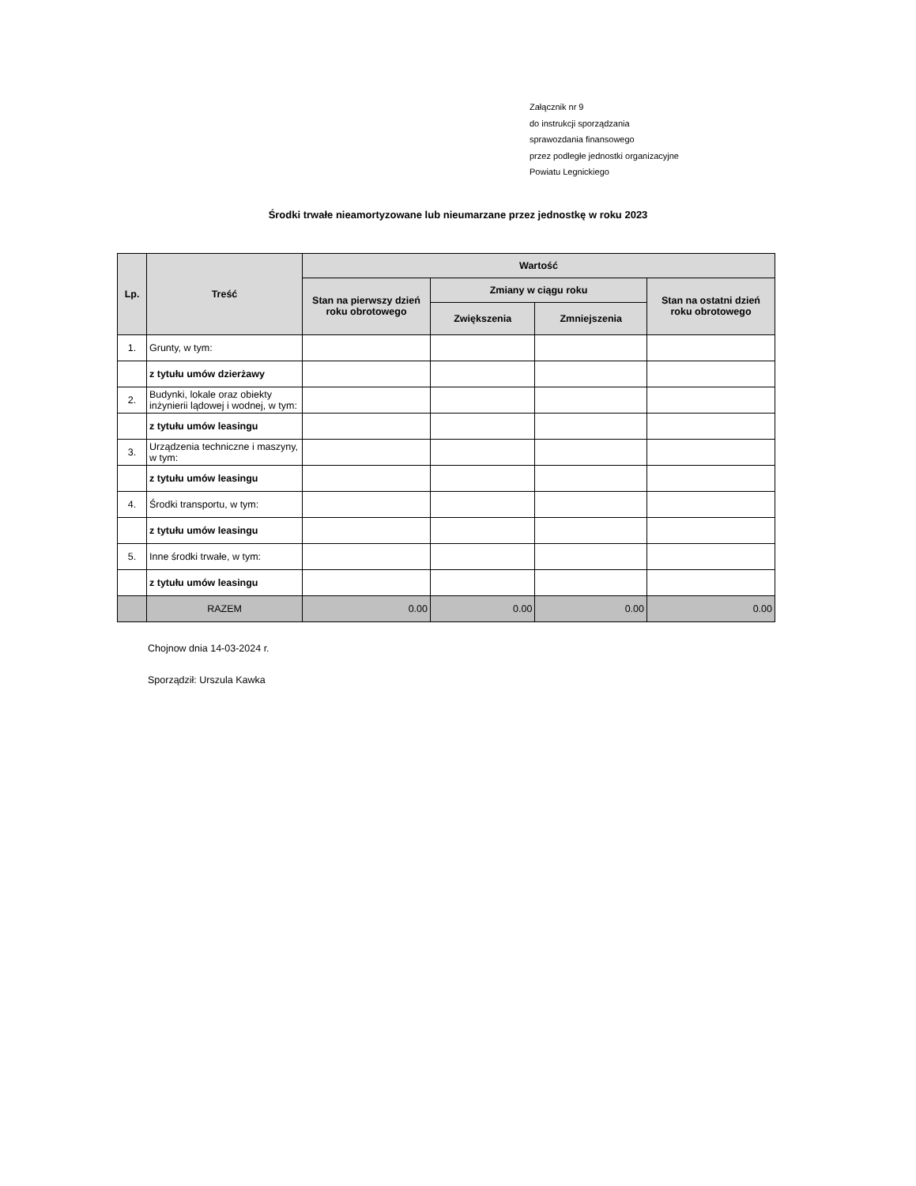Załącznik nr 9
do instrukcji sporządzania
sprawozdania finansowego
przez podległe jednostki organizacyjne
Powiatu Legnickiego
Środki trwałe nieamortyzowane lub nieumarzane przez jednostkę w roku 2023
| Lp. | Treść | Wartość | | | |
| --- | --- | --- | --- | --- | --- |
| | | Stan na pierwszy dzień roku obrotowego | Zmiany w ciągu roku | | Stan na ostatni dzień roku obrotowego |
| | | | Zwiększenia | Zmniejszenia | |
| 1. | Grunty, w tym: | | | | |
| | z tytułu umów dzierżawy | | | | |
| 2. | Budynki, lokale oraz obiekty inżynierii lądowej i wodnej, w tym: | | | | |
| | z tytułu umów leasingu | | | | |
| 3. | Urządzenia techniczne i maszyny, w tym: | | | | |
| | z tytułu umów leasingu | | | | |
| 4. | Środki transportu, w tym: | | | | |
| | z tytułu umów leasingu | | | | |
| 5. | Inne środki trwałe, w tym: | | | | |
| | z tytułu umów leasingu | | | | |
| | RAZEM | 0.00 | 0.00 | 0.00 | 0.00 |
Chojnow dnia 14-03-2024 r.
Sporządził: Urszula Kawka